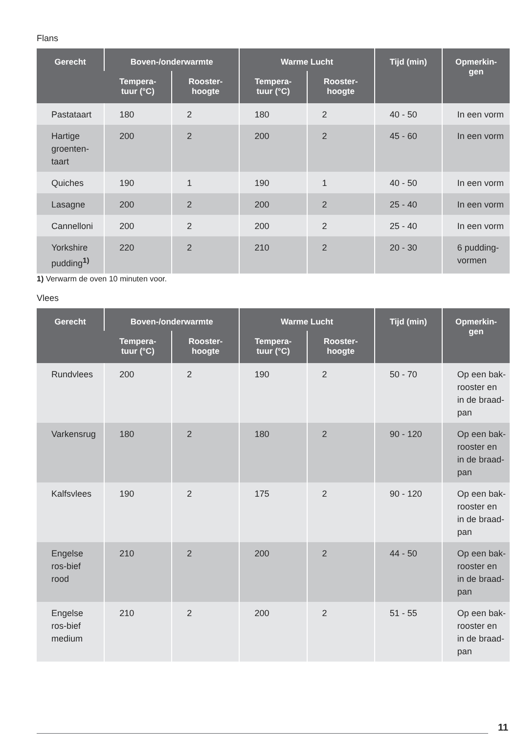Flans
| Gerecht | Boven-/onderwarmte | | Warme Lucht | | Tijd (min) | Opmerkin- gen |
| --- | --- | --- | --- | --- | --- | --- |
| | Tempera- tuur (°C) | Rooster- hoogte | Tempera- tuur (°C) | Rooster- hoogte | | |
| Pastataart | 180 | 2 | 180 | 2 | 40 - 50 | In een vorm |
| Hartige groenten-taart | 200 | 2 | 200 | 2 | 45 - 60 | In een vorm |
| Quiches | 190 | 1 | 190 | 1 | 40 - 50 | In een vorm |
| Lasagne | 200 | 2 | 200 | 2 | 25 - 40 | In een vorm |
| Cannelloni | 200 | 2 | 200 | 2 | 25 - 40 | In een vorm |
| Yorkshire pudding<sup>1)</sup> | 220 | 2 | 210 | 2 | 20 - 30 | 6 pudding-vormen |
1) Verwarm de oven 10 minuten voor.
Vlees
| Gerecht | Boven-/onderwarmte | | Warme Lucht | | Tijd (min) | Opmerkin- gen |
| --- | --- | --- | --- | --- | --- | --- |
| | Tempera- tuur (°C) | Rooster- hoogte | Tempera- tuur (°C) | Rooster- hoogte | | |
| Rundvlees | 200 | 2 | 190 | 2 | 50 - 70 | Op een bak-rooster en in de braad-pan |
| Varkensrug | 180 | 2 | 180 | 2 | 90 - 120 | Op een bak-rooster en in de braad-pan |
| Kalfsvlees | 190 | 2 | 175 | 2 | 90 - 120 | Op een bak-rooster en in de braad-pan |
| Engelse ros-bief rood | 210 | 2 | 200 | 2 | 44 - 50 | Op een bak-rooster en in de braad-pan |
| Engelse ros-bief medium | 210 | 2 | 200 | 2 | 51 - 55 | Op een bak-rooster en in de braad-pan |
11